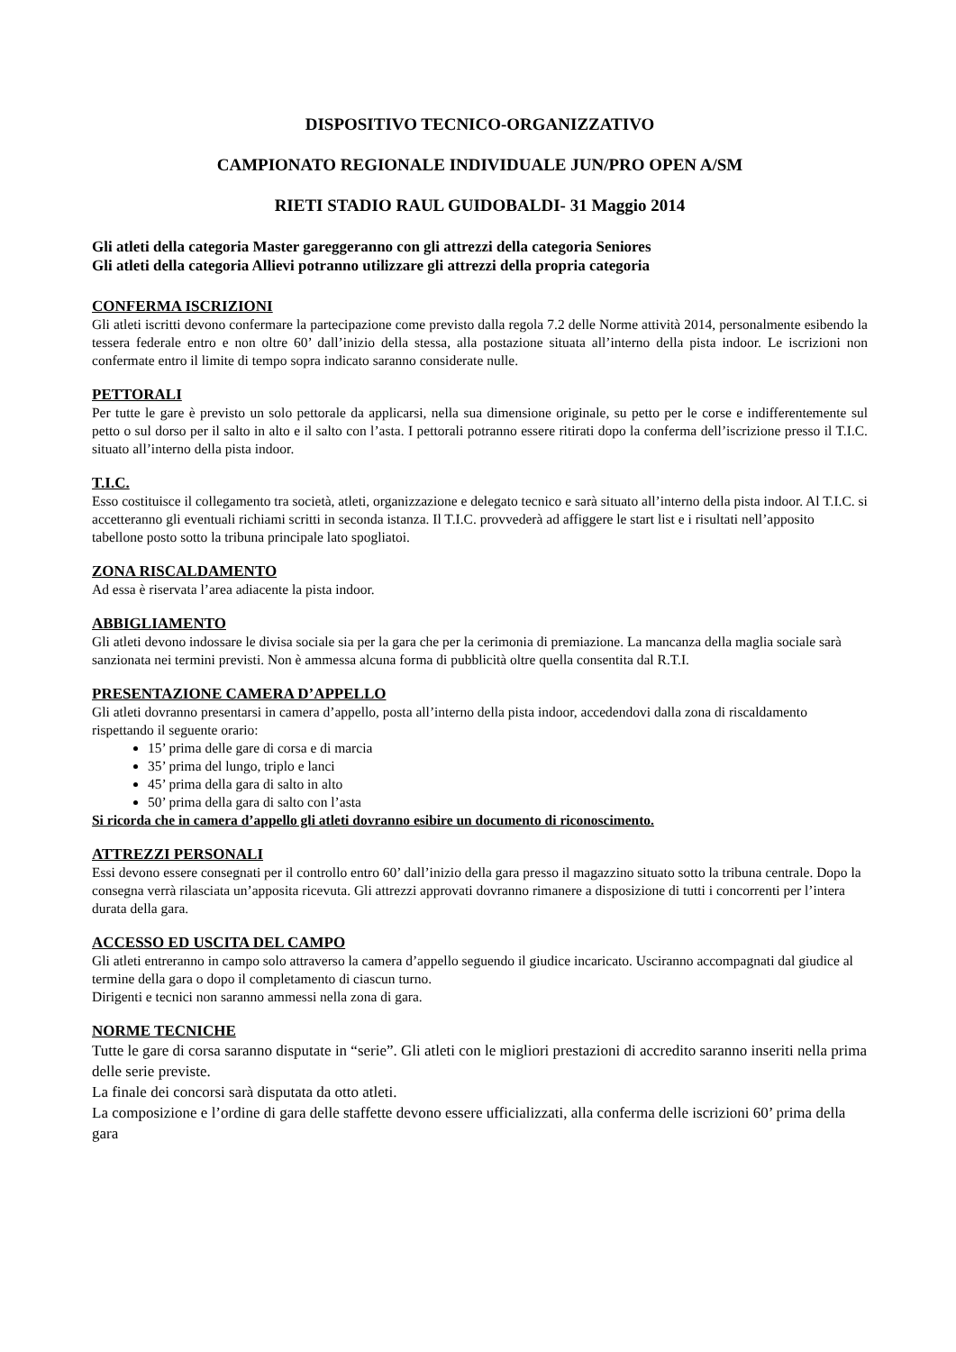DISPOSITIVO TECNICO-ORGANIZZATIVO
CAMPIONATO REGIONALE INDIVIDUALE JUN/PRO OPEN A/SM
RIETI STADIO RAUL GUIDOBALDI- 31 Maggio 2014
Gli atleti della categoria Master gareggeranno con gli attrezzi della categoria Seniores
Gli atleti della categoria Allievi potranno utilizzare gli attrezzi della propria categoria
CONFERMA ISCRIZIONI
Gli atleti iscritti devono confermare la partecipazione come previsto dalla regola 7.2 delle Norme attività 2014, personalmente esibendo la tessera federale entro e non oltre 60’ dall’inizio della stessa, alla postazione situata all’interno della pista indoor. Le iscrizioni non confermate entro il limite di tempo sopra indicato saranno considerate nulle.
PETTORALI
Per tutte le gare è previsto un solo pettorale da applicarsi, nella sua dimensione originale, su petto per le corse e indifferentemente sul petto o sul dorso per il salto in alto e il salto con l’asta. I pettorali potranno essere ritirati dopo la conferma dell’iscrizione presso il T.I.C. situato all’interno della pista indoor.
T.I.C.
Esso costituisce il collegamento tra società, atleti, organizzazione e delegato tecnico e sarà situato all’interno della pista indoor. Al T.I.C. si accetteranno gli eventuali richiami scritti in seconda istanza. Il T.I.C. provvederà ad affiggere le start list e i risultati nell’apposito tabellone posto sotto la tribuna principale lato spogliatoi.
ZONA RISCALDAMENTO
Ad essa è riservata l’area adiacente la pista indoor.
ABBIGLIAMENTO
Gli atleti devono indossare le divisa sociale sia per la gara che per la cerimonia di premiazione. La mancanza della maglia sociale sarà sanzionata nei termini previsti. Non è ammessa alcuna forma di pubblicità oltre quella consentita dal R.T.I.
PRESENTAZIONE CAMERA D’APPELLO
Gli atleti dovranno presentarsi in camera d’appello, posta all’interno della pista indoor, accedendovi dalla zona di riscaldamento rispettando il seguente orario:
15’ prima delle gare di corsa e di marcia
35’ prima del lungo, triplo e lanci
45’ prima della gara di salto in alto
50’ prima della gara di salto con l’asta
Si ricorda che in camera d’appello gli atleti dovranno esibire un documento di riconoscimento.
ATTREZZI PERSONALI
Essi devono essere consegnati per il controllo entro 60’ dall’inizio della gara presso il magazzino situato sotto la tribuna centrale. Dopo la consegna verrà rilasciata un’apposita ricevuta. Gli attrezzi approvati dovranno rimanere a disposizione di tutti i concorrenti per l’intera durata della gara.
ACCESSO ED USCITA DEL CAMPO
Gli atleti entreranno in campo solo attraverso la camera d’appello seguendo il giudice incaricato. Usciranno accompagnati dal giudice al termine della gara o dopo il completamento di ciascun turno.
Dirigenti e tecnici non saranno ammessi nella zona di gara.
NORME TECNICHE
Tutte le gare di corsa saranno disputate in “serie”. Gli atleti con le migliori prestazioni di accredito saranno inseriti nella prima delle serie previste.
La finale dei concorsi sarà disputata da otto atleti.
La composizione e l’ordine di gara delle staffette devono essere ufficializzati, alla conferma delle iscrizioni 60’ prima della gara